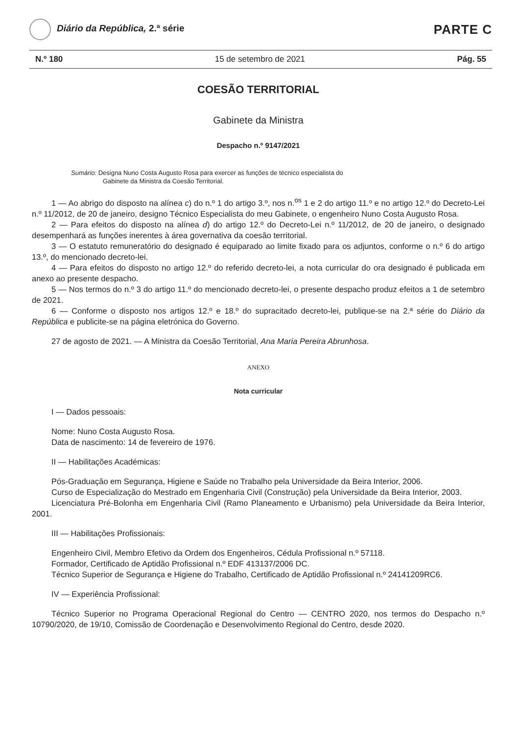Diário da República, 2.ª série
PARTE C
N.º 180 15 de setembro de 2021 Pág. 55
COESÃO TERRITORIAL
Gabinete da Ministra
Despacho n.º 9147/2021
Sumário: Designa Nuno Costa Augusto Rosa para exercer as funções de técnico especialista do
Gabinete da Ministra da Coesão Territorial.
1 — Ao abrigo do disposto na alínea c) do n.º 1 do artigo 3.º, nos n.<sup>os</sup> 1 e 2 do artigo 11.º e no artigo 12.º do Decreto-Lei n.º 11/2012, de 20 de janeiro, designo Técnico Especialista do meu Gabinete, o engenheiro Nuno Costa Augusto Rosa.
2 — Para efeitos do disposto na alínea d) do artigo 12.º do Decreto-Lei n.º 11/2012, de 20 de janeiro, o designado desempenhará as funções inerentes à área governativa da coesão territorial.
3 — O estatuto remuneratório do designado é equiparado ao limite fixado para os adjuntos, conforme o n.º 6 do artigo 13.º, do mencionado decreto-lei.
4 — Para efeitos do disposto no artigo 12.º do referido decreto-lei, a nota curricular do ora designado é publicada em anexo ao presente despacho.
5 — Nos termos do n.º 3 do artigo 11.º do mencionado decreto-lei, o presente despacho produz efeitos a 1 de setembro de 2021.
6 — Conforme o disposto nos artigos 12.º e 18.º do supracitado decreto-lei, publique-se na 2.ª série do Diário da República e publicite-se na página eletrónica do Governo.
27 de agosto de 2021. — A Ministra da Coesão Territorial, Ana Maria Pereira Abrunhosa.
ANEXO
Nota curricular
I — Dados pessoais:
Nome: Nuno Costa Augusto Rosa.
Data de nascimento: 14 de fevereiro de 1976.
II — Habilitações Académicas:
Pós-Graduação em Segurança, Higiene e Saúde no Trabalho pela Universidade da Beira Interior, 2006.
Curso de Especialização do Mestrado em Engenharia Civil (Construção) pela Universidade da Beira Interior, 2003.
Licenciatura Pré-Bolonha em Engenharia Civil (Ramo Planeamento e Urbanismo) pela Universidade da Beira Interior, 2001.
III — Habilitações Profissionais:
Engenheiro Civil, Membro Efetivo da Ordem dos Engenheiros, Cédula Profissional n.º 57118.
Formador, Certificado de Aptidão Profissional n.º EDF 413137/2006 DC.
Técnico Superior de Segurança e Higiene do Trabalho, Certificado de Aptidão Profissional n.º 24141209RC6.
IV — Experiência Profissional:
Técnico Superior no Programa Operacional Regional do Centro — CENTRO 2020, nos termos do Despacho n.º 10790/2020, de 19/10, Comissão de Coordenação e Desenvolvimento Regional do Centro, desde 2020.